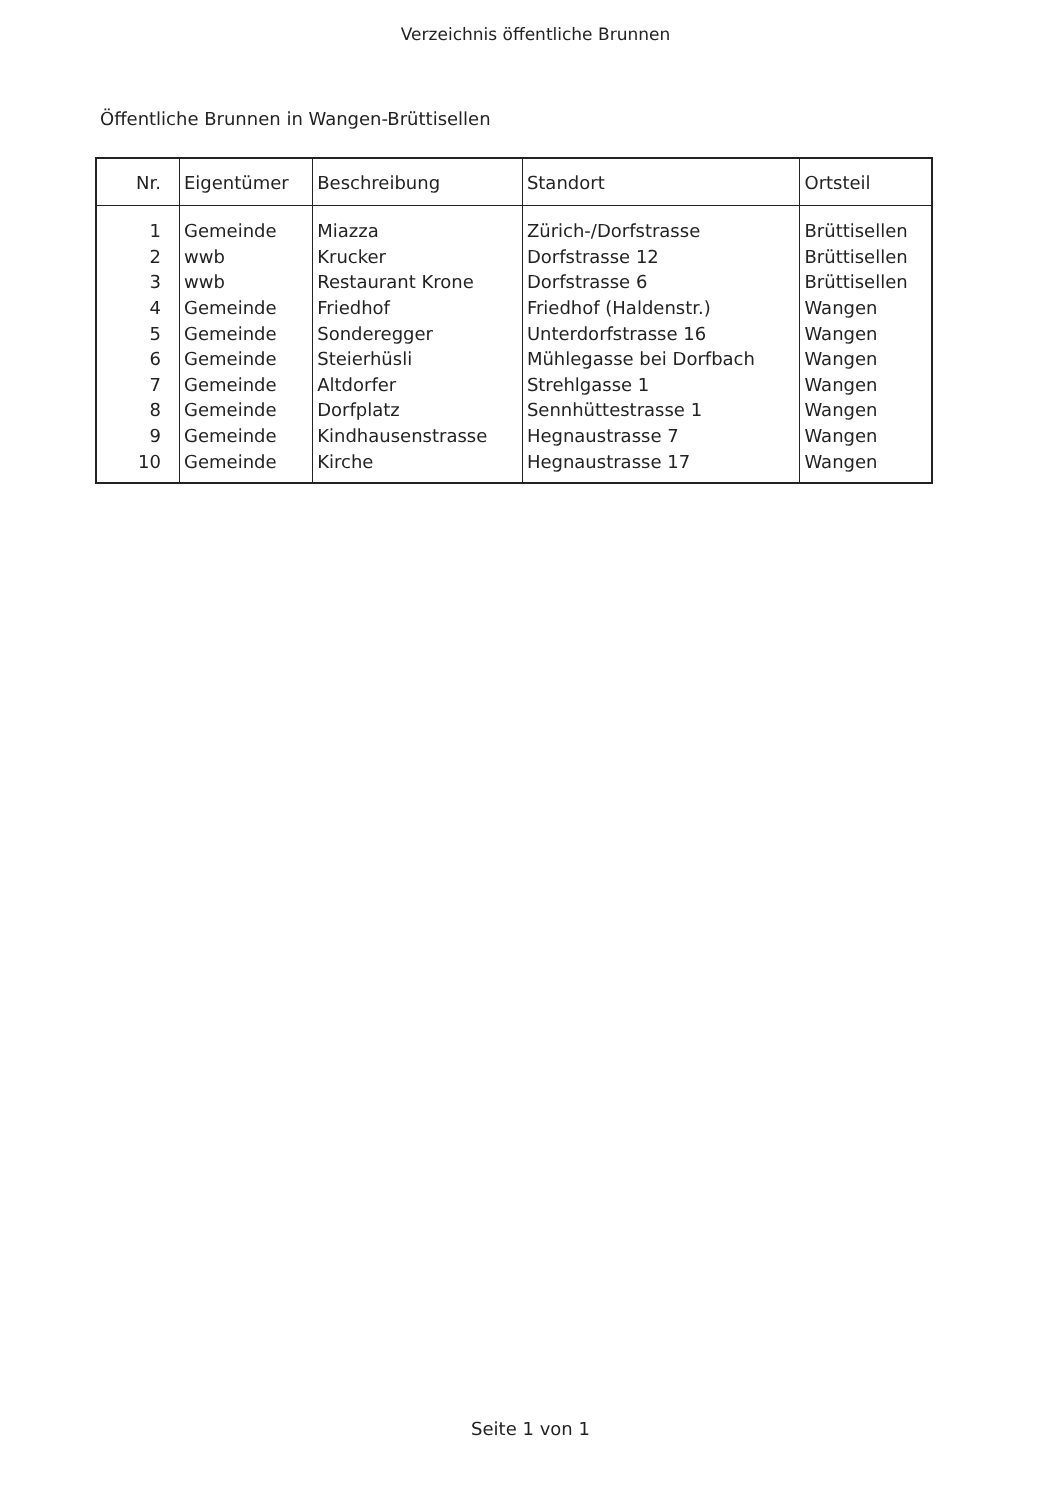Verzeichnis öffentliche Brunnen
Öffentliche Brunnen in Wangen-Brüttisellen
| Nr. | Eigentümer | Beschreibung | Standort | Ortsteil |
| --- | --- | --- | --- | --- |
| 1 | Gemeinde | Miazza | Zürich-/Dorfstrasse | Brüttisellen |
| 2 | wwb | Krucker | Dorfstrasse 12 | Brüttisellen |
| 3 | wwb | Restaurant Krone | Dorfstrasse 6 | Brüttisellen |
| 4 | Gemeinde | Friedhof | Friedhof (Haldenstr.) | Wangen |
| 5 | Gemeinde | Sonderegger | Unterdorfstrasse 16 | Wangen |
| 6 | Gemeinde | Steierhüsli | Mühlegasse bei Dorfbach | Wangen |
| 7 | Gemeinde | Altdorfer | Strehlgasse 1 | Wangen |
| 8 | Gemeinde | Dorfplatz | Sennhüttestrasse 1 | Wangen |
| 9 | Gemeinde | Kindhausenstrasse | Hegnaustrasse 7 | Wangen |
| 10 | Gemeinde | Kirche | Hegnaustrasse 17 | Wangen |
Seite 1 von 1